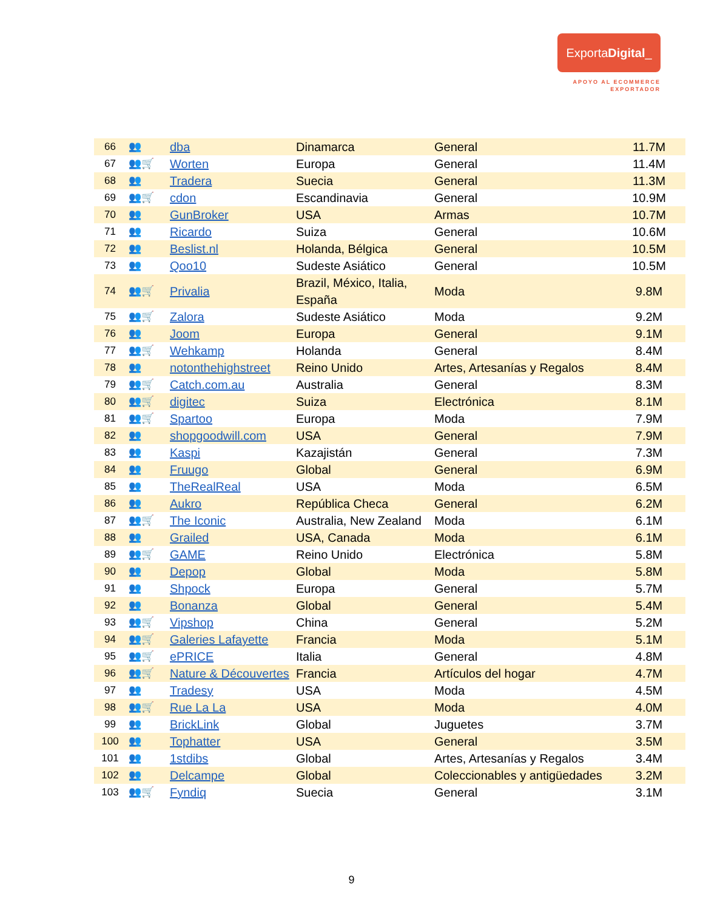ExportaDigital_
APOYO AL ECOMMERCE
EXPORTADOR
| 66 | 👥 | dba | Dinamarca | General | 11.7M |
| 67 | 👥🛒 | Worten | Europa | General | 11.4M |
| 68 | 👥 | Tradera | Suecia | General | 11.3M |
| 69 | 👥🛒 | cdon | Escandinavia | General | 10.9M |
| 70 | 👥 | GunBroker | USA | Armas | 10.7M |
| 71 | 👥 | Ricardo | Suiza | General | 10.6M |
| 72 | 👥 | Beslist.nl | Holanda, Bélgica | General | 10.5M |
| 73 | 👥 | Qoo10 | Sudeste Asiático | General | 10.5M |
| 74 | 👥🛒 | Privalia | Brazil, México, Italia, España | Moda | 9.8M |
| 75 | 👥🛒 | Zalora | Sudeste Asiático | Moda | 9.2M |
| 76 | 👥 | Joom | Europa | General | 9.1M |
| 77 | 👥🛒 | Wehkamp | Holanda | General | 8.4M |
| 78 | 👥 | notonthehighstreet | Reino Unido | Artes, Artesanías y Regalos | 8.4M |
| 79 | 👥🛒 | Catch.com.au | Australia | General | 8.3M |
| 80 | 👥🛒 | digitec | Suiza | Electrónica | 8.1M |
| 81 | 👥🛒 | Spartoo | Europa | Moda | 7.9M |
| 82 | 👥 | shopgoodwill.com | USA | General | 7.9M |
| 83 | 👥 | Kaspi | Kazajistán | General | 7.3M |
| 84 | 👥 | Fruugo | Global | General | 6.9M |
| 85 | 👥 | TheRealReal | USA | Moda | 6.5M |
| 86 | 👥 | Aukro | República Checa | General | 6.2M |
| 87 | 👥🛒 | The Iconic | Australia, New Zealand | Moda | 6.1M |
| 88 | 👥 | Grailed | USA, Canada | Moda | 6.1M |
| 89 | 👥🛒 | GAME | Reino Unido | Electrónica | 5.8M |
| 90 | 👥 | Depop | Global | Moda | 5.8M |
| 91 | 👥 | Shpock | Europa | General | 5.7M |
| 92 | 👥 | Bonanza | Global | General | 5.4M |
| 93 | 👥🛒 | Vipshop | China | General | 5.2M |
| 94 | 👥🛒 | Galeries Lafayette | Francia | Moda | 5.1M |
| 95 | 👥🛒 | ePRICE | Italia | General | 4.8M |
| 96 | 👥🛒 | Nature & Découvertes | Francia | Artículos del hogar | 4.7M |
| 97 | 👥 | Tradesy | USA | Moda | 4.5M |
| 98 | 👥🛒 | Rue La La | USA | Moda | 4.0M |
| 99 | 👥 | BrickLink | Global | Juguetes | 3.7M |
| 100 | 👥 | Tophatter | USA | General | 3.5M |
| 101 | 👥 | 1stdibs | Global | Artes, Artesanías y Regalos | 3.4M |
| 102 | 👥 | Delcampe | Global | Coleccionables y antigüedades | 3.2M |
| 103 | 👥🛒 | Fyndiq | Suecia | General | 3.1M |
9